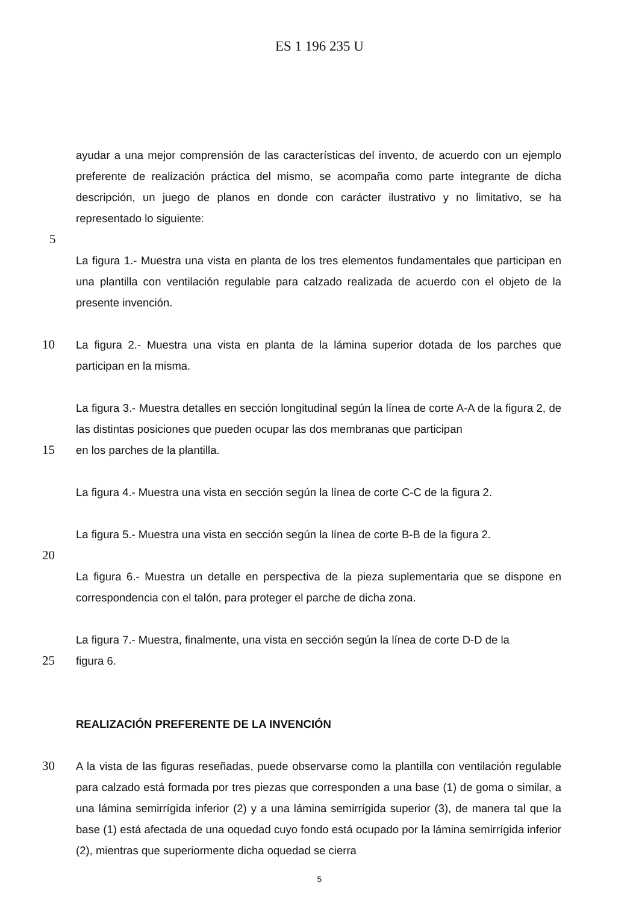ES 1 196 235 U
ayudar a una mejor comprensión de las características del invento, de acuerdo con un ejemplo preferente de realización práctica del mismo, se acompaña como parte integrante de dicha descripción, un juego de planos en donde con carácter ilustrativo y no limitativo, se ha representado lo siguiente:
5
La figura 1.- Muestra una vista en planta de los tres elementos fundamentales que participan en una plantilla con ventilación regulable para calzado realizada de acuerdo con el objeto de la presente invención.
10 La figura 2.- Muestra una vista en planta de la lámina superior dotada de los parches que participan en la misma.
La figura 3.- Muestra detalles en sección longitudinal según la línea de corte A-A de la figura 2, de las distintas posiciones que pueden ocupar las dos membranas que participan
15 en los parches de la plantilla.
La figura 4.- Muestra una vista en sección según la línea de corte C-C de la figura 2.
La figura 5.- Muestra una vista en sección según la línea de corte B-B de la figura 2.
20
La figura 6.- Muestra un detalle en perspectiva de la pieza suplementaria que se dispone en correspondencia con el talón, para proteger el parche de dicha zona.
La figura 7.- Muestra, finalmente, una vista en sección según la línea de corte D-D de la
25 figura 6.
REALIZACIÓN PREFERENTE DE LA INVENCIÓN
30 A la vista de las figuras reseñadas, puede observarse como la plantilla con ventilación regulable para calzado está formada por tres piezas que corresponden a una base (1) de goma o similar, a una lámina semirrígida inferior (2) y a una lámina semirrígida superior (3), de manera tal que la base (1) está afectada de una oquedad cuyo fondo está ocupado por la lámina semirrígida inferior (2), mientras que superiormente dicha oquedad se cierra
5